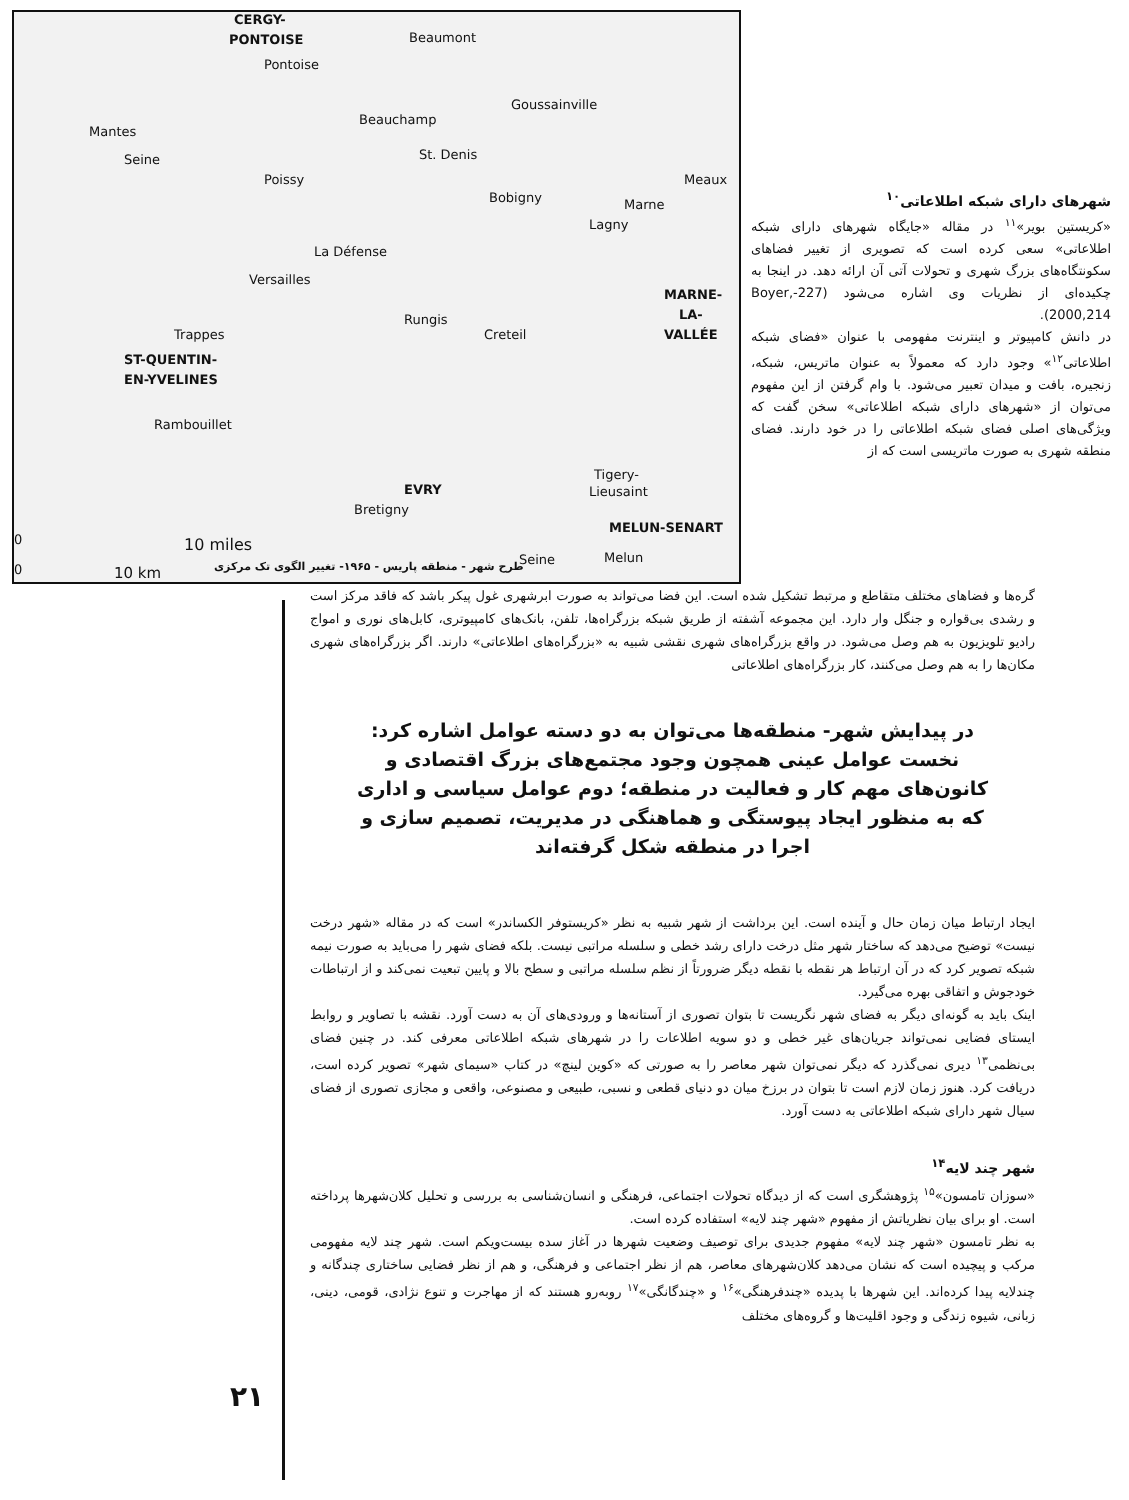CERGY-
PONTOISE Beaumont
Pontoise
Goussainville
Beauchamp
Mantes
Seine St. Denis
Poissy
Bobigny
Meaux
Marne
Lagny
La Défense
Versailles
MARNE-
LA-
VALLÉE
Rungis
Creteil Trappes
ST-QUENTIN-
EN-YVELINES
Rambouillet
Tigery-
Lieusaint EVRY
Bretigny
MELUN-SENART
0 10 miles
0 10 km
Seine Melun
طرح شهر - منطقه پاریس - ۱۹۶۵- تغییر الگوی تک مرکزی
شهرهای دارای شبکه اطلاعاتی<sup>۱۰</sup>
«کریستین بویر»<sup>۱۱</sup> در مقاله «جایگاه شهرهای دارای شبکه اطلاعاتی» سعی کرده است که تصویری از تغییر فضاهای سکونتگاه‌های بزرگ شهری و تحولات آتی آن ارائه دهد. در اینجا به چکیده‌ای از نظریات وی اشاره می‌شود (227-Boyer, 2000,214).
در دانش کامپیوتر و اینترنت مفهومی با عنوان «فضای شبکه اطلاعاتی<sup>۱۲</sup>» وجود دارد که معمولاً به عنوان ماتریس، شبکه، زنجیره، بافت و میدان تعبیر می‌شود. با وام گرفتن از این مفهوم می‌توان از «شهرهای دارای شبکه اطلاعاتی» سخن گفت که ویژگی‌های اصلی فضای شبکه اطلاعاتی را در خود دارند. فضای منطقه شهری به صورت ماتریسی است که از
گره‌ها و فضاهای مختلف متقاطع و مرتبط تشکیل شده است. این فضا می‌تواند به صورت ابرشهری غول پیکر باشد که فاقد مرکز است و رشدی بی‌قواره و جنگل وار دارد. این مجموعه آشفته از طریق شبکه بزرگراه‌ها، تلفن، بانک‌های کامپیوتری، کابل‌های نوری و امواج رادیو تلویزیون به هم وصل می‌شود. در واقع بزرگراه‌های شهری نقشی شبیه به «بزرگراه‌های اطلاعاتی» دارند. اگر بزرگراه‌های شهری مکان‌ها را به هم وصل می‌کنند، کار بزرگراه‌های اطلاعاتی
در پیدایش شهر- منطقه‌ها می‌توان به دو دسته عوامل اشاره کرد: نخست عوامل عینی همچون وجود مجتمع‌های بزرگ اقتصادی و کانون‌های مهم کار و فعالیت در منطقه؛ دوم عوامل سیاسی و اداری که به منظور ایجاد پیوستگی و هماهنگی در مدیریت، تصمیم سازی و اجرا در منطقه شکل گرفته‌اند
ایجاد ارتباط میان زمان حال و آینده است. این برداشت از شهر شبیه به نظر «کریستوفر الکساندر» است که در مقاله «شهر درخت نیست» توضیح می‌دهد که ساختار شهر مثل درخت دارای رشد خطی و سلسله مراتبی نیست. بلکه فضای شهر را می‌باید به صورت نیمه شبکه تصویر کرد که در آن ارتباط هر نقطه با نقطه دیگر ضرورتاً از نظم سلسله مراتبی و سطح بالا و پایین تبعیت نمی‌کند و از ارتباطات خودجوش و اتفاقی بهره می‌گیرد.
اینک باید به گونه‌ای دیگر به فضای شهر نگریست تا بتوان تصوری از آستانه‌ها و ورودی‌های آن به دست آورد. نقشه با تصاویر و روابط ایستای فضایی نمی‌تواند جریان‌های غیر خطی و دو سویه اطلاعات را در شهرهای شبکه اطلاعاتی معرفی کند. در چنین فضای بی‌نظمی<sup>۱۳</sup> دیری نمی‌گذرد که دیگر نمی‌توان شهر معاصر را به صورتی که «کوین لینچ» در کتاب «سیمای شهر» تصویر کرده است، دریافت کرد. هنوز زمان لازم است تا بتوان در برزخ میان دو دنیای قطعی و نسبی، طبیعی و مصنوعی، واقعی و مجازی تصوری از فضای سیال شهر دارای شبکه اطلاعاتی به دست آورد.
شهر چند لایه<sup>۱۴</sup>
«سوزان تامسون»<sup>۱۵</sup> پژوهشگری است که از دیدگاه تحولات اجتماعی، فرهنگی و انسان‌شناسی به بررسی و تحلیل کلان‌شهرها پرداخته است. او برای بیان نظریاتش از مفهوم «شهر چند لایه» استفاده کرده است.
به نظر تامسون «شهر چند لایه» مفهوم جدیدی برای توصیف وضعیت شهرها در آغاز سده بیست‌ویکم است. شهر چند لایه مفهومی مرکب و پیچیده است که نشان می‌دهد کلان‌شهرهای معاصر، هم از نظر اجتماعی و فرهنگی، و هم از نظر فضایی ساختاری چندگانه و چندلایه پیدا کرده‌اند. این شهرها با پدیده «چندفرهنگی»<sup>۱۶</sup> و «چندگانگی»<sup>۱۷</sup> روبه‌رو هستند که از مهاجرت و تنوع نژادی، قومی، دینی، زبانی، شیوه زندگی و وجود اقلیت‌ها و گروه‌های مختلف
۲۱